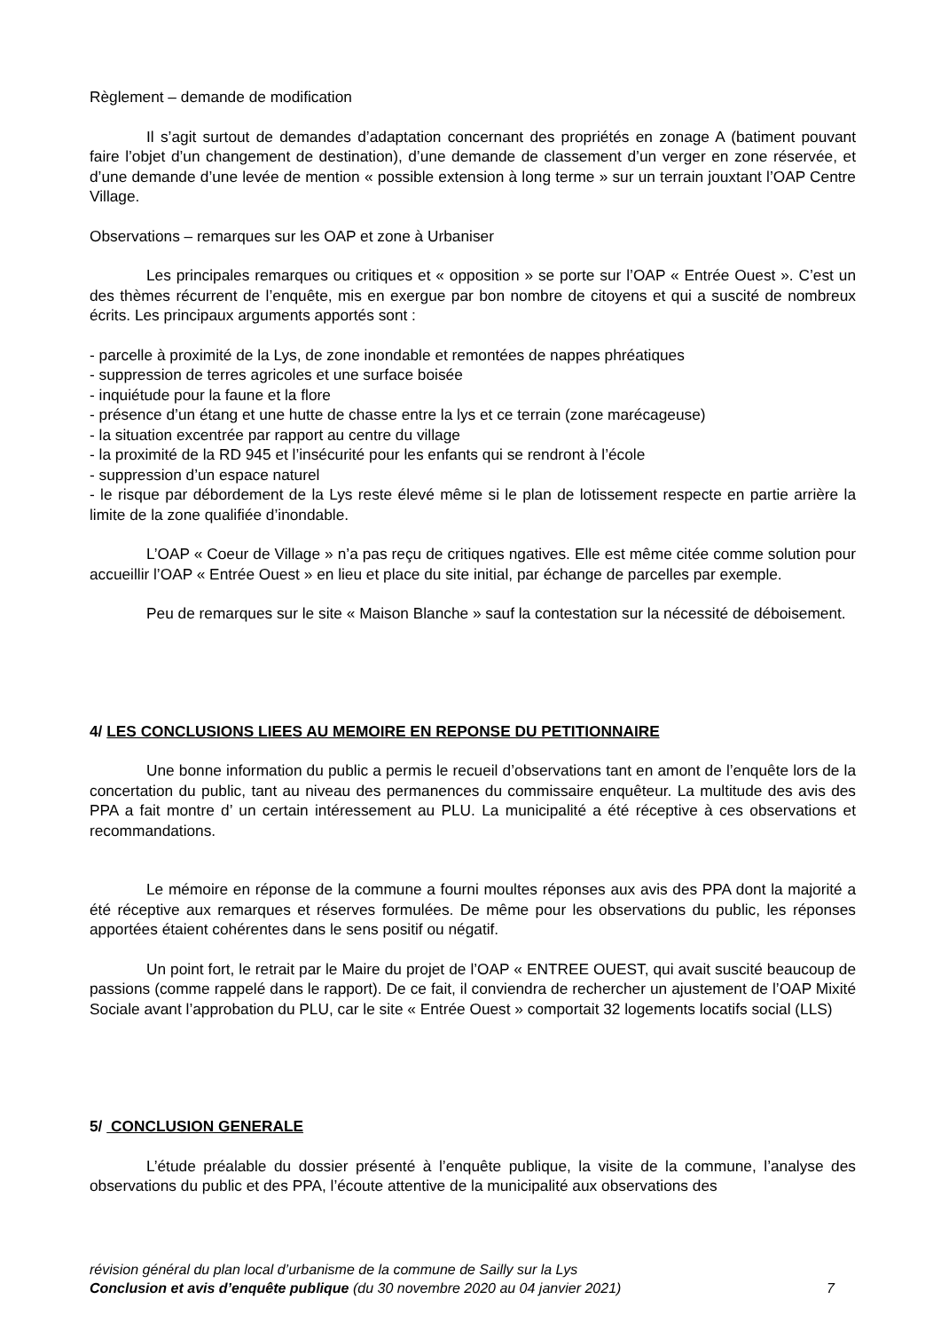Règlement – demande de modification
Il s’agit surtout de demandes d’adaptation concernant des propriétés en zonage A (batiment pouvant faire l’objet d’un changement de destination), d’une demande de classement d’un verger en zone réservée, et d’une demande d’une levée de mention « possible extension à long terme » sur un terrain jouxtant l’OAP Centre Village.
Observations – remarques sur les OAP et zone à Urbaniser
Les principales remarques ou critiques et « opposition » se porte sur l’OAP « Entrée Ouest ». C’est un des thèmes récurrent de l’enquête, mis en exergue par bon nombre de citoyens et qui a suscité de nombreux écrits. Les principaux arguments apportés sont :
- parcelle à proximité de la Lys, de zone inondable et remontées de nappes phréatiques
- suppression de terres agricoles et une surface boisée
- inquiétude pour la faune et la flore
- présence d’un étang et une hutte de chasse entre la lys et ce terrain (zone marécageuse)
- la situation excentrée par rapport au centre du village
- la proximité de la RD 945 et l’insécurité pour les enfants qui se rendront à l’école
- suppression d’un espace naturel
- le risque par débordement de la Lys reste élevé même si le plan de lotissement respecte en partie arrière la limite de la zone qualifiée d’inondable.
L’OAP « Coeur de Village » n’a pas reçu de critiques ngatives. Elle est même citée comme solution pour accueillir l’OAP « Entrée Ouest » en lieu et place du site initial, par échange de parcelles par exemple.
Peu de remarques sur le site « Maison Blanche » sauf la contestation sur la nécessité de déboisement.
4/ LES CONCLUSIONS LIEES AU MEMOIRE EN REPONSE DU PETITIONNAIRE
Une bonne information du public a permis le recueil d’observations tant en amont de l’enquête lors de la concertation du public, tant au niveau des permanences du commissaire enquêteur. La multitude des avis des PPA a fait montre d’ un certain intéressement au PLU. La municipalité a été réceptive à ces observations et recommandations.
Le mémoire en réponse de la commune a fourni moultes réponses aux avis des PPA dont la majorité a été réceptive aux remarques et réserves formulées. De même pour les observations du public, les réponses apportées étaient cohérentes dans le sens positif ou négatif.
Un point fort, le retrait par le Maire du projet de l’OAP « ENTREE OUEST, qui avait suscité beaucoup de passions (comme rappelé dans le rapport). De ce fait, il conviendra de rechercher un ajustement de l’OAP Mixité Sociale avant l’approbation du PLU, car le site « Entrée Ouest » comportait 32 logements locatifs social (LLS)
5/ CONCLUSION GENERALE
L’étude préalable du dossier présenté à l’enquête publique, la visite de la commune, l’analyse des observations du public et des PPA, l’écoute attentive de la municipalité aux observations des
révision général du plan local d’urbanisme de la commune de Sailly sur la Lys
Conclusion et avis d’enquête publique (du 30 novembre 2020 au 04 janvier 2021) 7